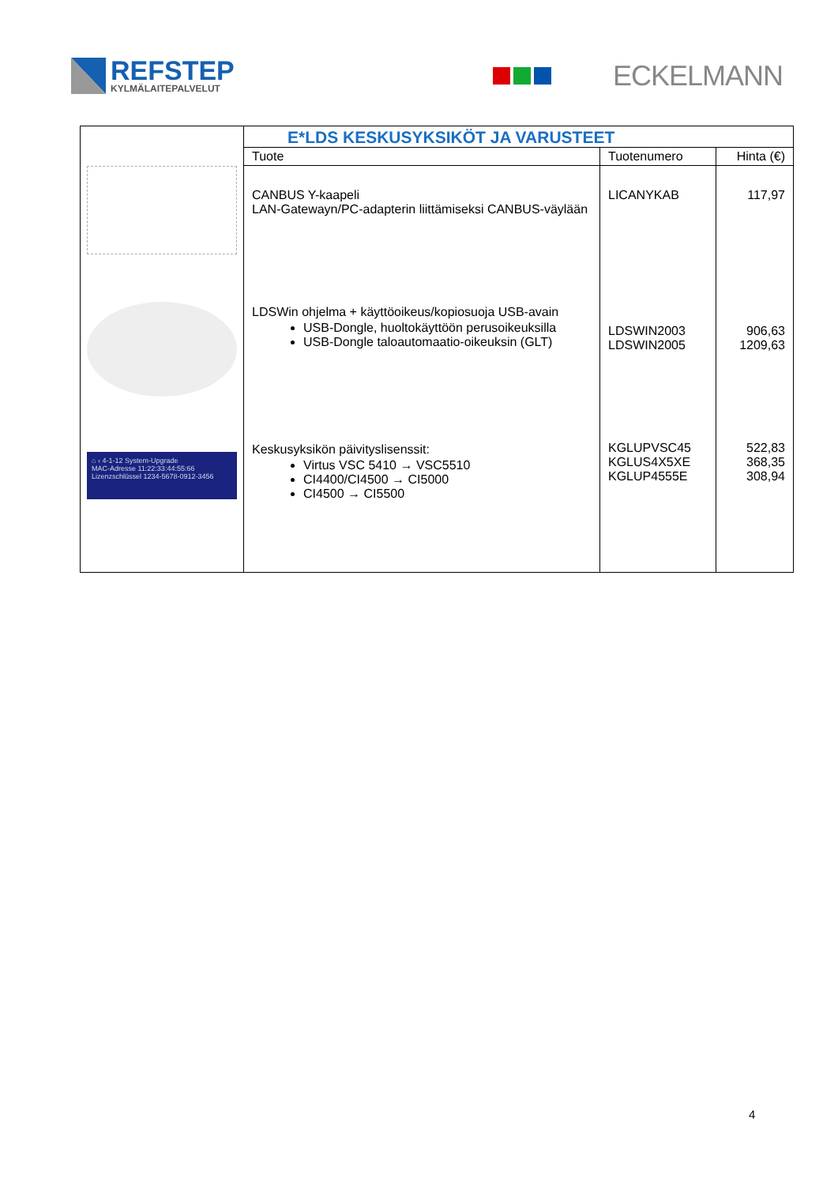REFSTEP
KYLMÄLAITEPALVELUT
ECKELMANN
| ⌂ ‹ 4-1-12 System-Upgrade MAC-Adresse 11:22:33:44:55:66 Lizenzschlüssel 1234-5678-0912-3456 | E*LDS KESKUSYKSIKÖT JA VARUSTEET | | |
| | Tuote | Tuotenumero | Hinta (€) |
| | CANBUS Y-kaapeli LAN-Gatewayn/PC-adapterin liittämiseksi CANBUS-väylään | LICANYKAB | 117,97 |
| | LDSWin ohjelma + käyttöoikeus/kopiosuoja USB-avain USB-Dongle, huoltokäyttöön perusoikeuksilla USB-Dongle taloautomaatio-oikeuksin (GLT) | LDSWIN2003 LDSWIN2005 | 906,63 1209,63 |
| | Keskusyksikön päivityslisenssit: Virtus VSC 5410 → VSC5510 CI4400/CI4500 → CI5000 CI4500 → CI5500 | KGLUPVSC45 KGLUS4X5XE KGLUP4555E | 522,83 368,35 308,94 |
4